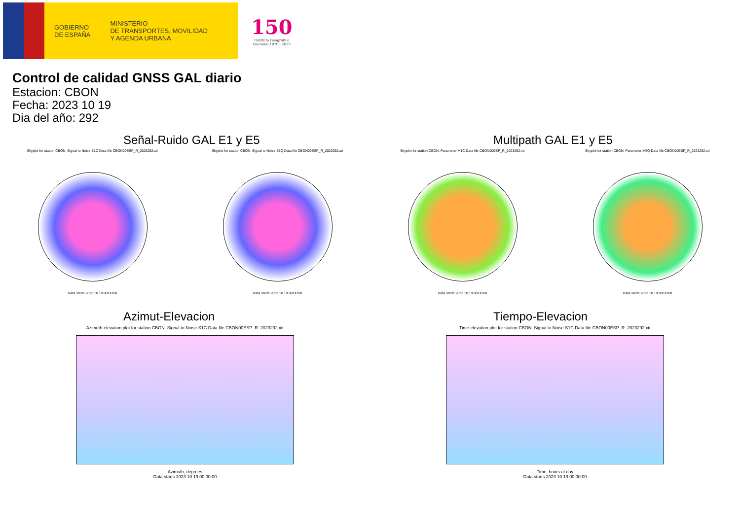GOBIERNO
DE ESPAÑA
MINISTERIO
DE TRANSPORTES, MOVILIDAD
Y AGENDA URBANA
150
Instituto Geográfico
Nacional 1870 - 2020
Control de calidad GNSS GAL diario
Estacion: CBON
Fecha: 2023 10 19
Dia del año: 292
Señal-Ruido GAL E1 y E5
Skyplot for station CBON. Signal to Noise S1C Data file CBON00ESP_R_2023292.xtr
Data starts 2023 10 19 00:00:00
Skyplot for station CBON. Signal to Noise S5Q Data file CBON00ESP_R_2023292.xtr
Data starts 2023 10 19 00:00:00
Multipath GAL E1 y E5
Skyplot for station CBON. Parameter M1C Data file CBON00ESP_R_2023292.xtr
Data starts 2023 10 19 00:00:00
Skyplot for station CBON. Parameter M5Q Data file CBON00ESP_R_2023292.xtr
Data starts 2023 10 19 00:00:00
Azimut-Elevacion
Azimuth-elevation plot for station CBON. Signal to Noise S1C Data file CBON00ESP_R_2023292.xtr
Azimuth, degrees
Data starts 2023 10 19 00:00:00
Tiempo-Elevacion
Time-elevation plot for station CBON. Signal to Noise S1C Data file CBON00ESP_R_2023292.xtr
Time, hours of day
Data starts 2023 10 19 00:00:00